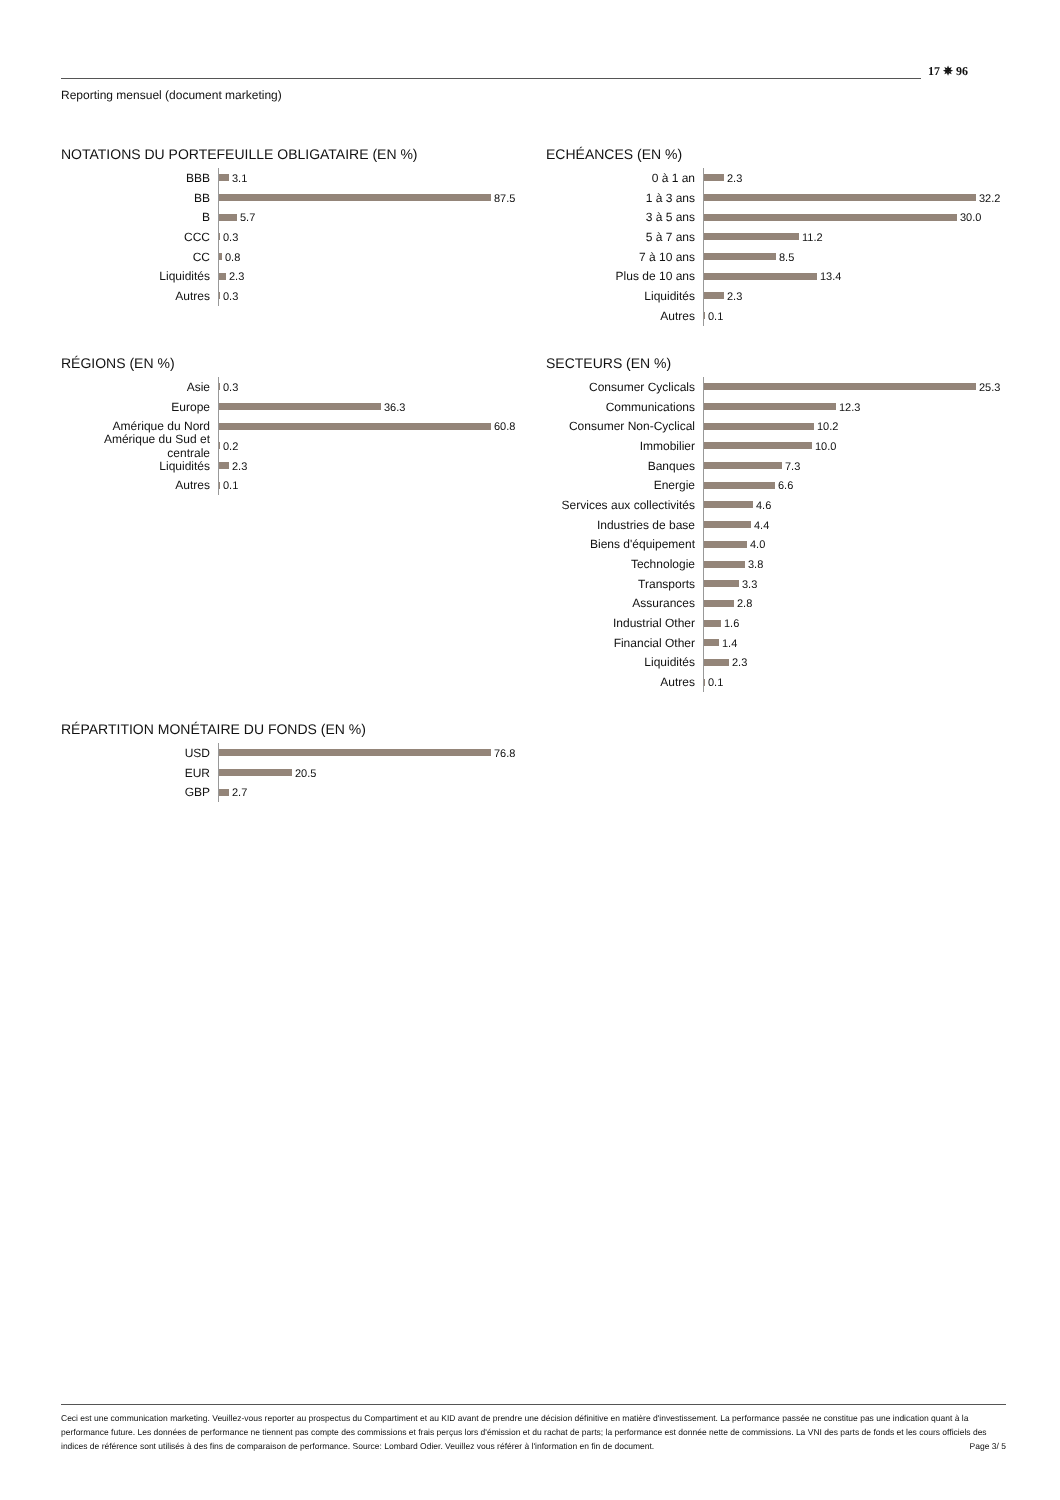Reporting mensuel (document marketing)
17 ✵ 96
NOTATIONS DU PORTEFEUILLE OBLIGATAIRE (EN %)
BBB
3.1
BB
87.5
B
5.7
CCC
0.3
CC
0.8
Liquidités
2.3
Autres
0.3
ECHÉANCES (EN %)
0 à 1 an
2.3
1 à 3 ans
32.2
3 à 5 ans
30.0
5 à 7 ans
11.2
7 à 10 ans
8.5
Plus de 10 ans
13.4
Liquidités
2.3
Autres
0.1
RÉGIONS (EN %)
Asie
0.3
Europe
36.3
Amérique du Nord
60.8
Amérique du Sud et centrale
0.2
Liquidités
2.3
Autres
0.1
SECTEURS (EN %)
Consumer Cyclicals
25.3
Communications
12.3
Consumer Non-Cyclical
10.2
Immobilier
10.0
Banques
7.3
Energie
6.6
Services aux collectivités
4.6
Industries de base
4.4
Biens d'équipement
4.0
Technologie
3.8
Transports
3.3
Assurances
2.8
Industrial Other
1.6
Financial Other
1.4
Liquidités
2.3
Autres
0.1
RÉPARTITION MONÉTAIRE DU FONDS (EN %)
USD
76.8
EUR
20.5
GBP
2.7
Ceci est une communication marketing. Veuillez-vous reporter au prospectus du Compartiment et au KID avant de prendre une décision définitive en matière d'investissement. La performance passée ne constitue pas une indication quant à la performance future. Les données de performance ne tiennent pas compte des commissions et frais perçus lors d'émission et du rachat de parts; la performance est donnée nette de commissions. La VNI des parts de fonds et les cours officiels des indices de référence sont utilisés à des fins de comparaison de performance. Source: Lombard Odier. Veuillez vous référer à l'information en fin de document. Page 3/ 5